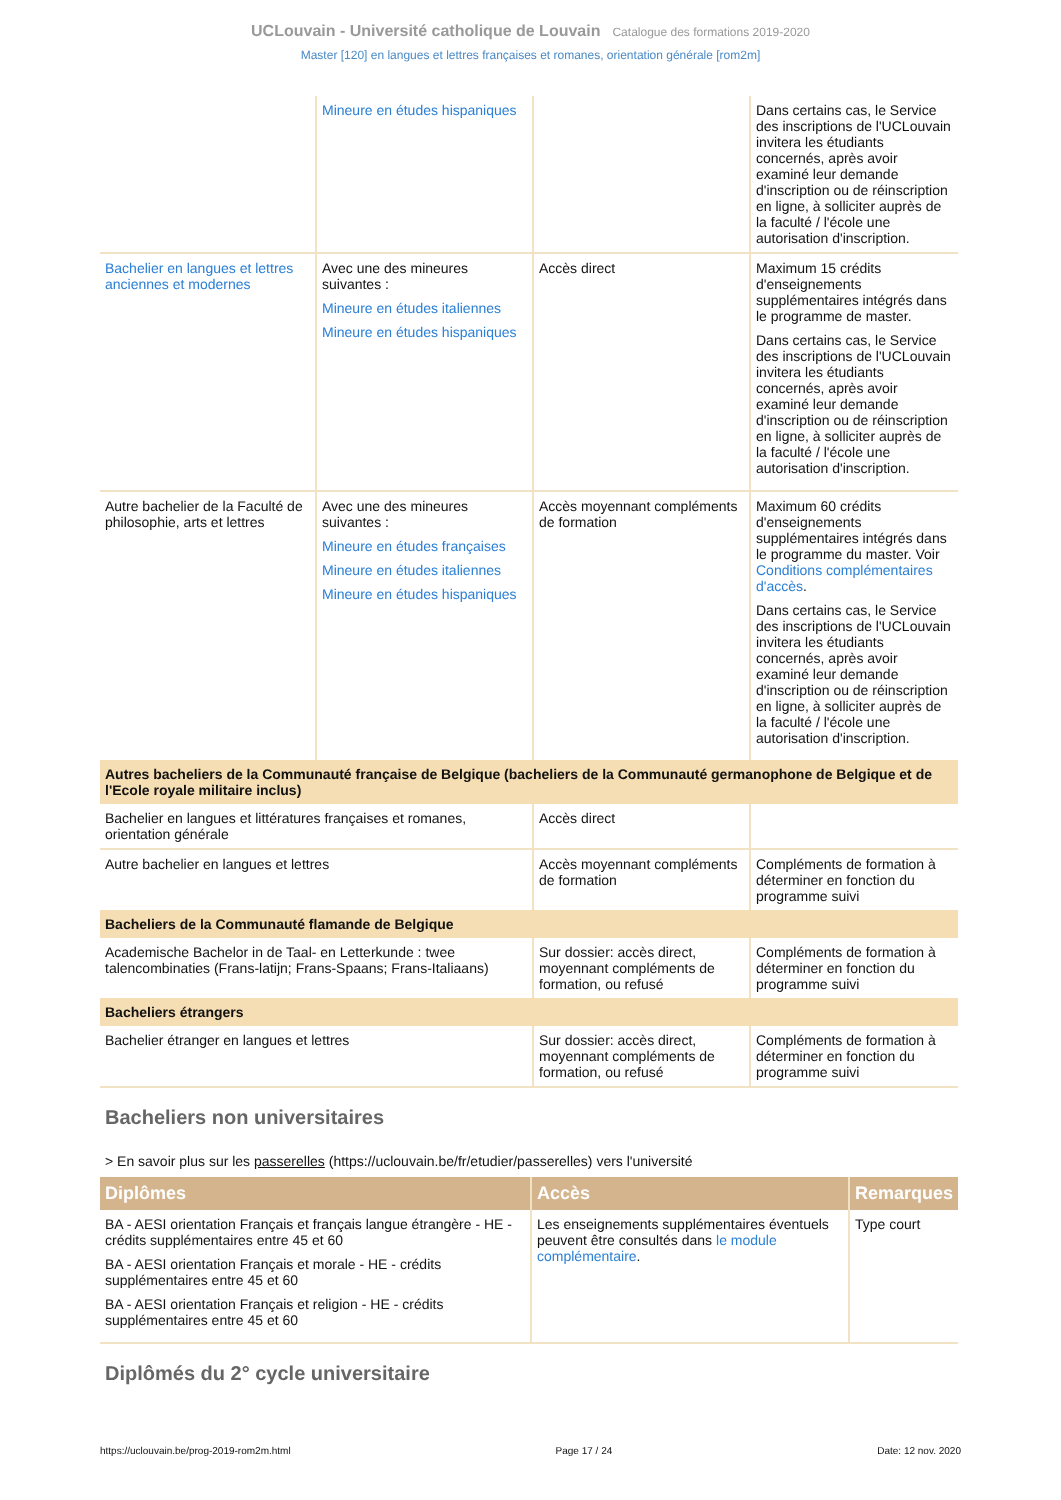UCLouvain - Université catholique de Louvain Catalogue des formations 2019-2020
Master [120] en langues et lettres françaises et romanes, orientation générale [rom2m]
| | Mineure en études hispaniques | | Dans certains cas, le Service des inscriptions de l'UCLouvain invitera les étudiants concernés, après avoir examiné leur demande d'inscription ou de réinscription en ligne, à solliciter auprès de la faculté / l'école une autorisation d'inscription. |
| Bachelier en langues et lettres anciennes et modernes | Avec une des mineures suivantes : Mineure en études italiennes Mineure en études hispaniques | Accès direct | Maximum 15 crédits d'enseignements supplémentaires intégrés dans le programme de master. Dans certains cas, le Service des inscriptions de l'UCLouvain invitera les étudiants concernés, après avoir examiné leur demande d'inscription ou de réinscription en ligne, à solliciter auprès de la faculté / l'école une autorisation d'inscription. |
| Autre bachelier de la Faculté de philosophie, arts et lettres | Avec une des mineures suivantes : Mineure en études françaises Mineure en études italiennes Mineure en études hispaniques | Accès moyennant compléments de formation | Maximum 60 crédits d'enseignements supplémentaires intégrés dans le programme du master. Voir Conditions complémentaires d'accès . Dans certains cas, le Service des inscriptions de l'UCLouvain invitera les étudiants concernés, après avoir examiné leur demande d'inscription ou de réinscription en ligne, à solliciter auprès de la faculté / l'école une autorisation d'inscription. |
| Autres bacheliers de la Communauté française de Belgique (bacheliers de la Communauté germanophone de Belgique et de l'Ecole royale militaire inclus) | | | |
| Bachelier en langues et littératures françaises et romanes, orientation générale | | Accès direct | |
| Autre bachelier en langues et lettres | | Accès moyennant compléments de formation | Compléments de formation à déterminer en fonction du programme suivi |
| Bacheliers de la Communauté flamande de Belgique | | | |
| Academische Bachelor in de Taal- en Letterkunde : twee talencombinaties (Frans-latijn; Frans-Spaans; Frans-Italiaans) | | Sur dossier: accès direct, moyennant compléments de formation, ou refusé | Compléments de formation à déterminer en fonction du programme suivi |
| Bacheliers étrangers | | | |
| Bachelier étranger en langues et lettres | | Sur dossier: accès direct, moyennant compléments de formation, ou refusé | Compléments de formation à déterminer en fonction du programme suivi |
Bacheliers non universitaires
> En savoir plus sur les passerelles (https://uclouvain.be/fr/etudier/passerelles) vers l'université
| Diplômes | Accès | Remarques |
| --- | --- | --- |
| BA - AESI orientation Français et français langue étrangère - HE - crédits supplémentaires entre 45 et 60 BA - AESI orientation Français et morale - HE - crédits supplémentaires entre 45 et 60 BA - AESI orientation Français et religion - HE - crédits supplémentaires entre 45 et 60 | Les enseignements supplémentaires éventuels peuvent être consultés dans le module complémentaire . | Type court |
Diplômés du 2° cycle universitaire
https://uclouvain.be/prog-2019-rom2m.html Page 17 / 24 Date: 12 nov. 2020